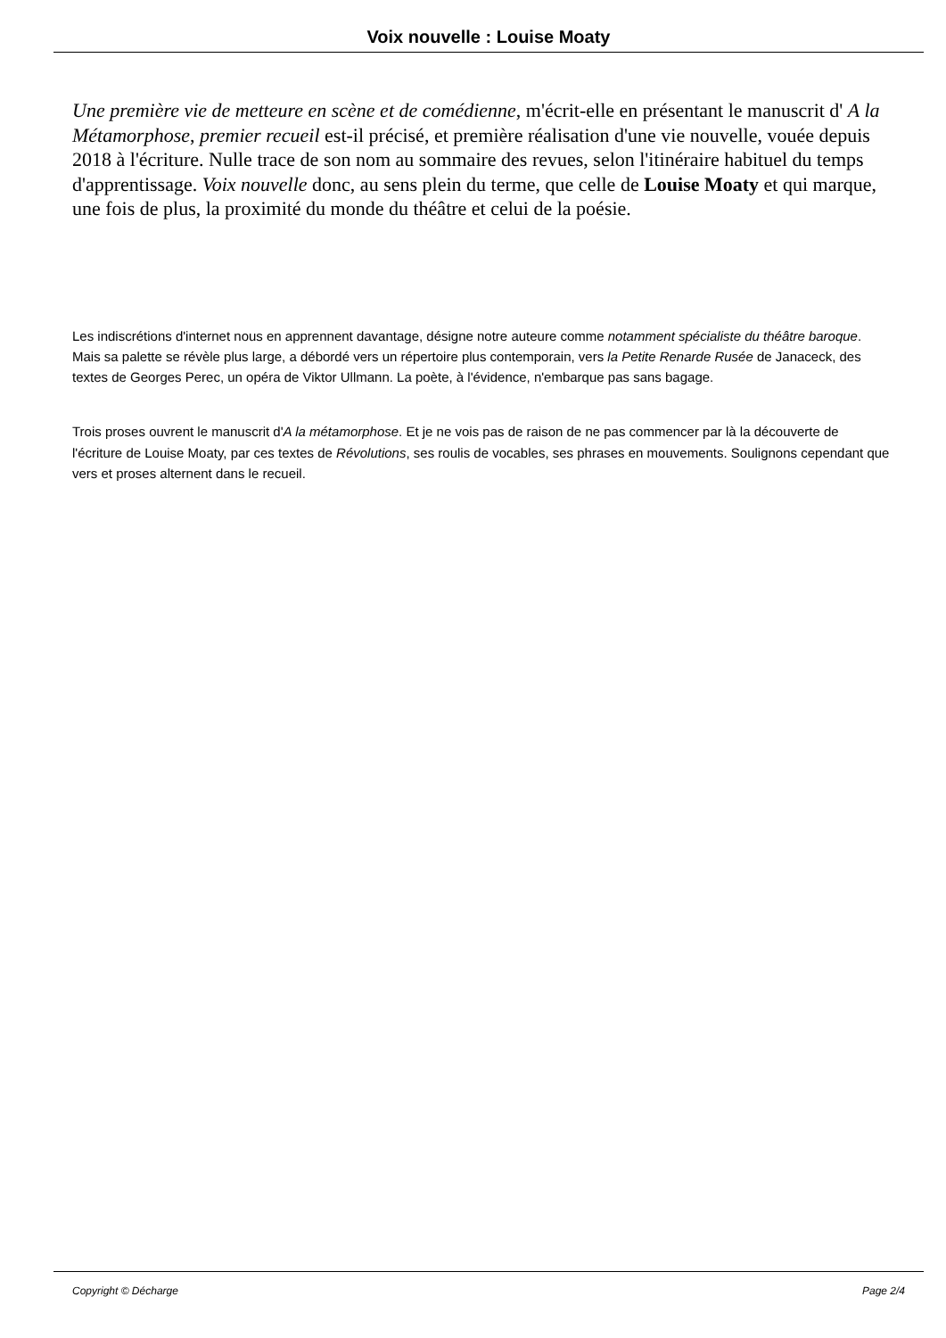Voix nouvelle : Louise Moaty
Une première vie de metteure en scène et de comédienne, m'écrit-elle en présentant le manuscrit d' A la Métamorphose, premier recueil est-il précisé, et première réalisation d'une vie nouvelle, vouée depuis 2018 à l'écriture. Nulle trace de son nom au sommaire des revues, selon l'itinéraire habituel du temps d'apprentissage. Voix nouvelle donc, au sens plein du terme, que celle de Louise Moaty et qui marque, une fois de plus, la proximité du monde du théâtre et celui de la poésie.
Les indiscrétions d'internet nous en apprennent davantage, désigne notre auteure comme notamment spécialiste du théâtre baroque. Mais sa palette se révèle plus large, a débordé vers un répertoire plus contemporain, vers la Petite Renarde Rusée de Janaceck, des textes de Georges Perec, un opéra de Viktor Ullmann. La poète, à l'évidence, n'embarque pas sans bagage.
Trois proses ouvrent le manuscrit d'A la métamorphose. Et je ne vois pas de raison de ne pas commencer par là la découverte de l'écriture de Louise Moaty, par ces textes de Révolutions, ses roulis de vocables, ses phrases en mouvements. Soulignons cependant que vers et proses alternent dans le recueil.
Copyright © Décharge Page 2/4